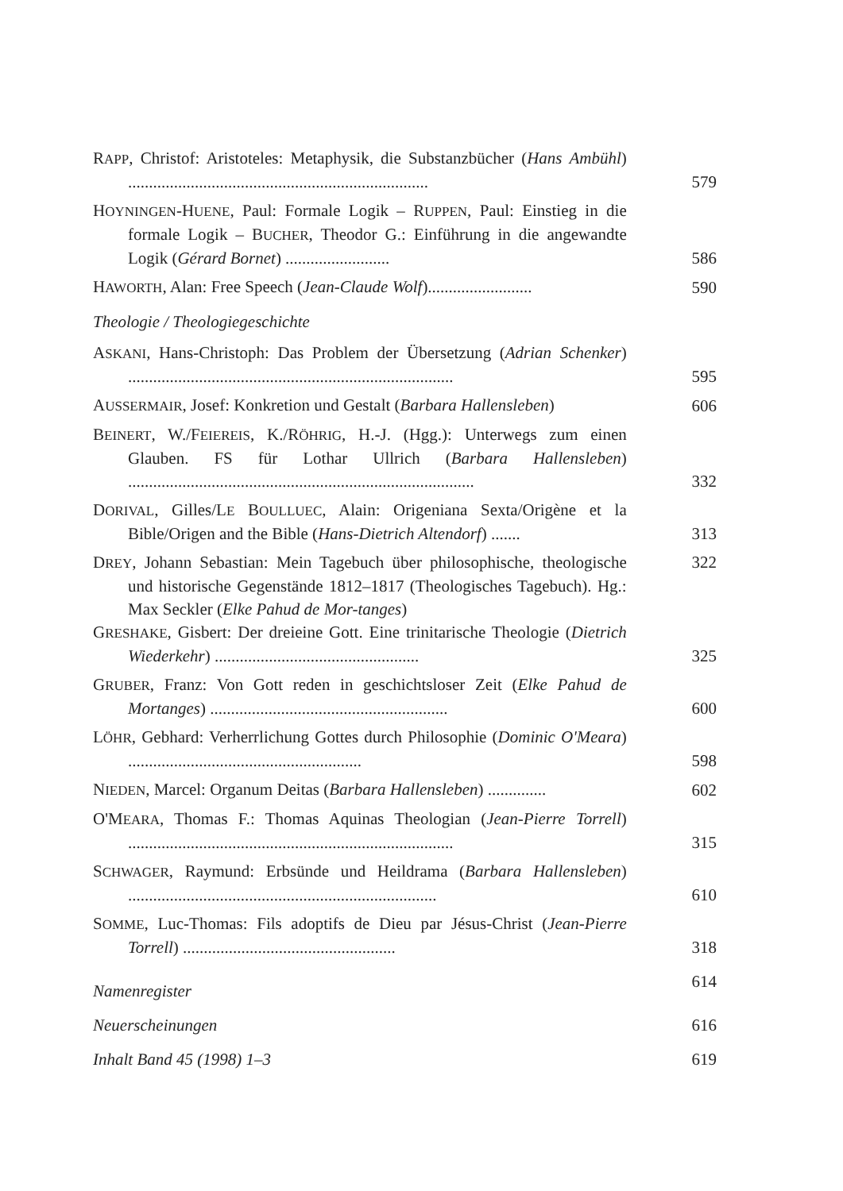RAPP, Christof: Aristoteles: Metaphysik, die Substanzbücher (Hans Ambühl) ........................................................................
579
HOYNINGEN-HUENE, Paul: Formale Logik – RUPPEN, Paul: Einstieg in die formale Logik – BUCHER, Theodor G.: Einführung in die angewandte Logik (Gérard Bornet) .........................
586
HAWORTH, Alan: Free Speech (Jean-Claude Wolf).........................
590
Theologie / Theologiegeschichte
ASKANI, Hans-Christoph: Das Problem der Übersetzung (Adrian Schenker) ..............................................................................
595
AUSSERMAIR, Josef: Konkretion und Gestalt (Barbara Hallensleben)
606
BEINERT, W./FEIEREIS, K./RÖHRIG, H.-J. (Hgg.): Unterwegs zum einen Glauben. FS für Lothar Ullrich (Barbara Hallensleben) ...................................................................................
332
DORIVAL, Gilles/LE BOULLUEC, Alain: Origeniana Sexta/Origène et la Bible/Origen and the Bible (Hans-Dietrich Altendorf) .......
313
DREY, Johann Sebastian: Mein Tagebuch über philosophische, theologische und historische Gegenstände 1812–1817 (Theologisches Tagebuch). Hg.: Max Seckler (Elke Pahud de Mor-tanges)
322
GRESHAKE, Gisbert: Der dreieine Gott. Eine trinitarische Theologie (Dietrich Wiederkehr) .................................................
325
GRUBER, Franz: Von Gott reden in geschichtsloser Zeit (Elke Pahud de Mortanges) .........................................................
600
LÖHR, Gebhard: Verherrlichung Gottes durch Philosophie (Dominic O'Meara) ........................................................
598
NIEDEN, Marcel: Organum Deitas (Barbara Hallensleben) ..............
602
O'MEARA, Thomas F.: Thomas Aquinas Theologian (Jean-Pierre Torrell) ..............................................................................
315
SCHWAGER, Raymund: Erbsünde und Heildrama (Barbara Hallensleben) ..........................................................................
610
SOMME, Luc-Thomas: Fils adoptifs de Dieu par Jésus-Christ (Jean-Pierre Torrell) ...................................................
318
Namenregister
614
Neuerscheinungen 616
Inhalt Band 45 (1998) 1–3 619